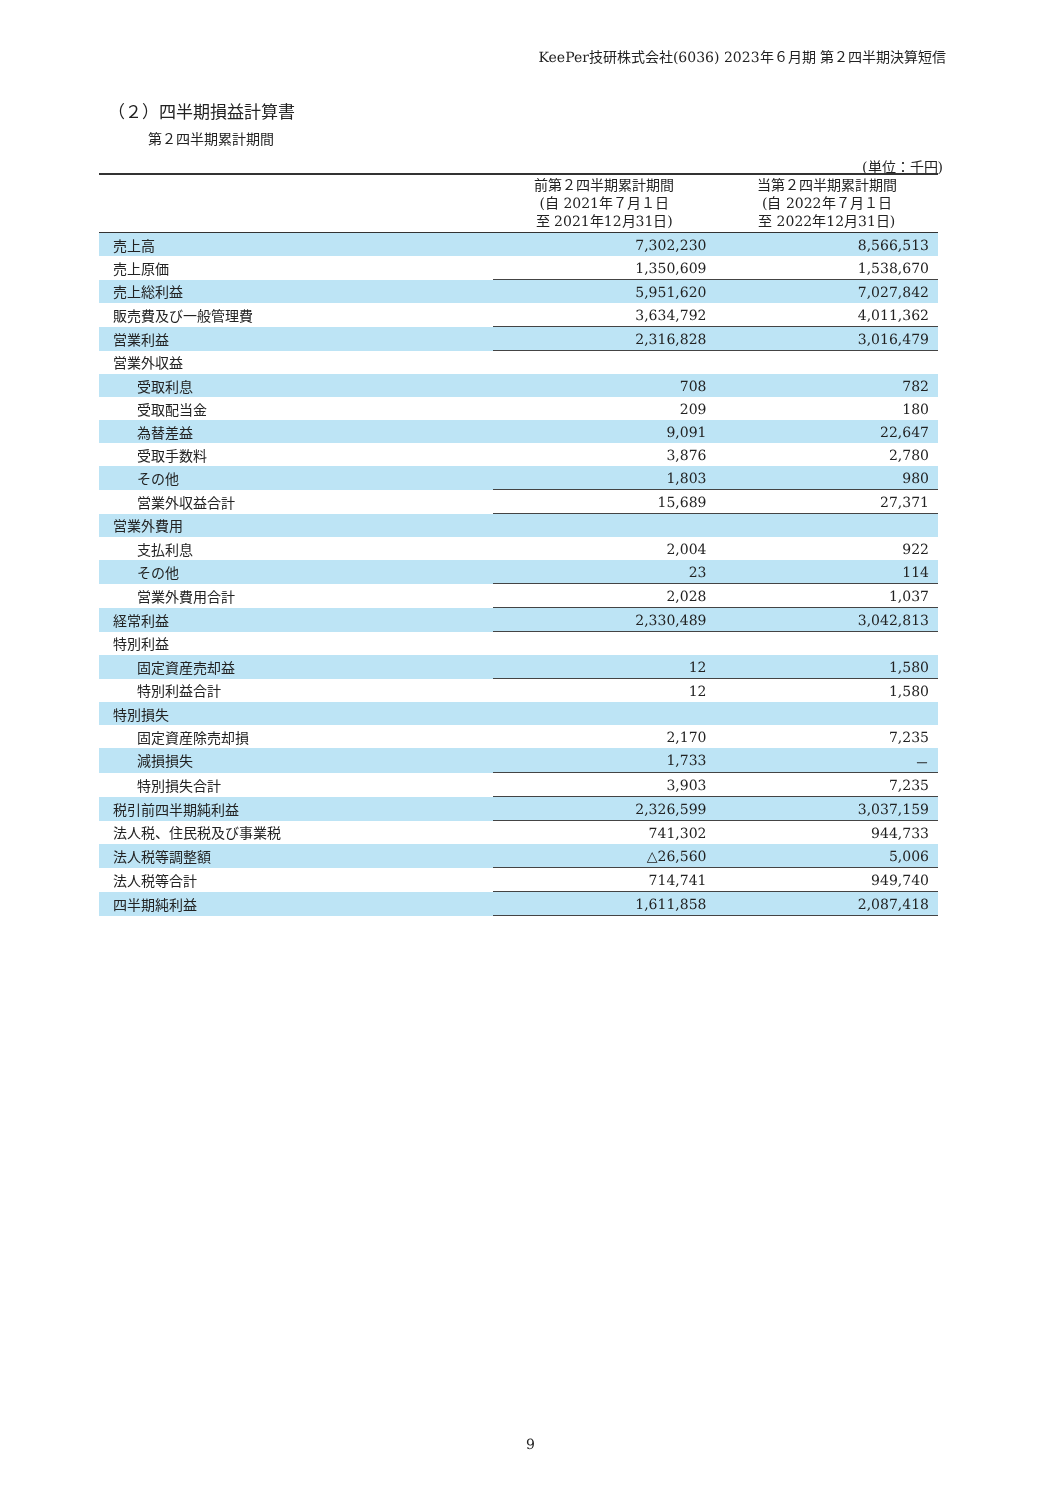KeePer技研株式会社(6036) 2023年６月期 第２四半期決算短信
（２）四半期損益計算書
第２四半期累計期間
(単位：千円)
| | 前第２四半期累計期間 (自 2021年７月１日 至 2021年12月31日) | 当第２四半期累計期間 (自 2022年７月１日 至 2022年12月31日) |
| --- | --- | --- |
| 売上高 | 7,302,230 | 8,566,513 |
| 売上原価 | 1,350,609 | 1,538,670 |
| 売上総利益 | 5,951,620 | 7,027,842 |
| 販売費及び一般管理費 | 3,634,792 | 4,011,362 |
| 営業利益 | 2,316,828 | 3,016,479 |
| 営業外収益 | | |
| 受取利息 | 708 | 782 |
| 受取配当金 | 209 | 180 |
| 為替差益 | 9,091 | 22,647 |
| 受取手数料 | 3,876 | 2,780 |
| その他 | 1,803 | 980 |
| 営業外収益合計 | 15,689 | 27,371 |
| 営業外費用 | | |
| 支払利息 | 2,004 | 922 |
| その他 | 23 | 114 |
| 営業外費用合計 | 2,028 | 1,037 |
| 経常利益 | 2,330,489 | 3,042,813 |
| 特別利益 | | |
| 固定資産売却益 | 12 | 1,580 |
| 特別利益合計 | 12 | 1,580 |
| 特別損失 | | |
| 固定資産除売却損 | 2,170 | 7,235 |
| 減損損失 | 1,733 | － |
| 特別損失合計 | 3,903 | 7,235 |
| 税引前四半期純利益 | 2,326,599 | 3,037,159 |
| 法人税、住民税及び事業税 | 741,302 | 944,733 |
| 法人税等調整額 | △26,560 | 5,006 |
| 法人税等合計 | 714,741 | 949,740 |
| 四半期純利益 | 1,611,858 | 2,087,418 |
9